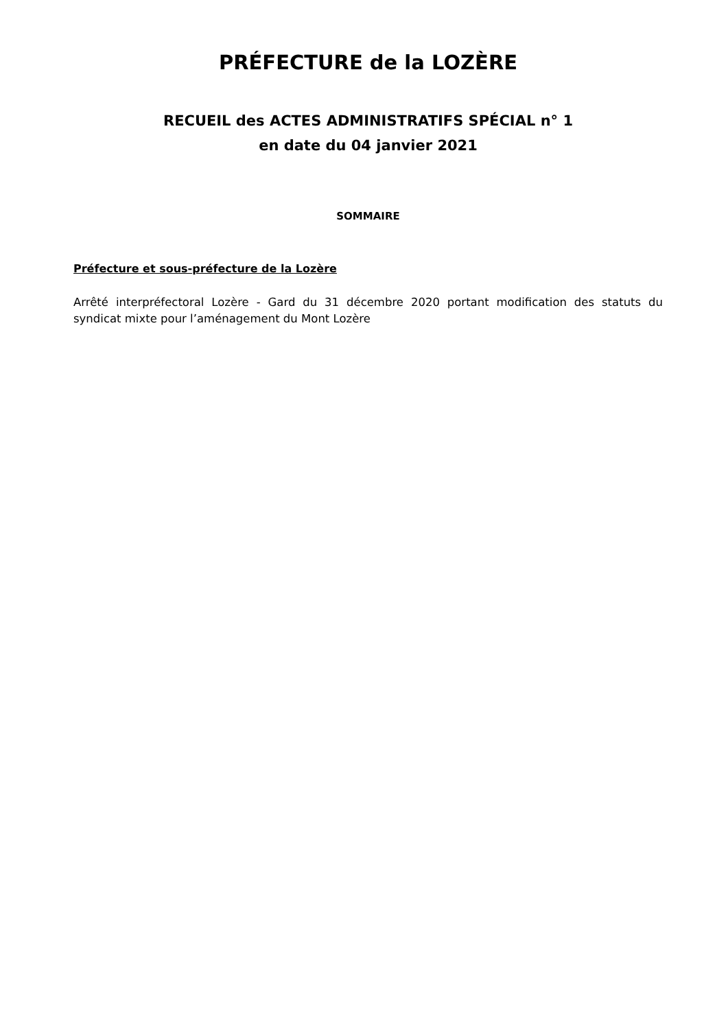PRÉFECTURE de la LOZÈRE
RECUEIL des ACTES ADMINISTRATIFS SPÉCIAL n° 1
en date du 04 janvier 2021
SOMMAIRE
Préfecture et sous-préfecture de la Lozère
Arrêté interpréfectoral Lozère - Gard du 31 décembre 2020 portant modification des statuts du syndicat mixte pour l’aménagement du Mont Lozère